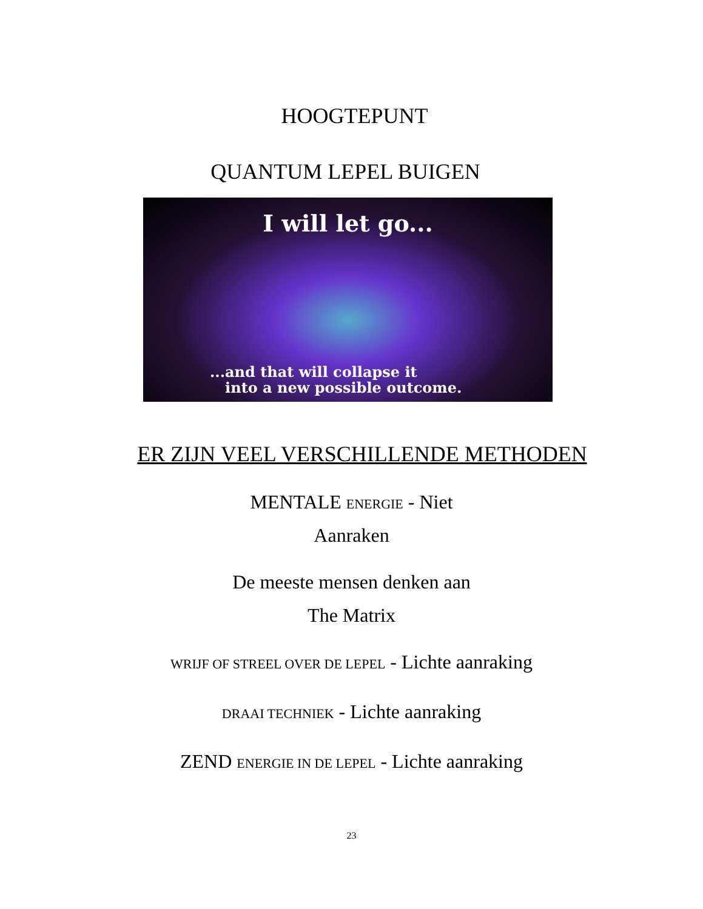HOOGTEPUNT
QUANTUM LEPEL BUIGEN
I will let go...
...and that will collapse it
into a new possible outcome.
ER ZIJN VEEL VERSCHILLENDE METHODEN
MENTALE ENERGIE - Niet
Aanraken
De meeste mensen denken aan
The Matrix
WRIJF OF STREEL OVER DE LEPEL - Lichte aanraking
DRAAI TECHNIEK - Lichte aanraking
ZEND ENERGIE IN DE LEPEL - Lichte aanraking
23